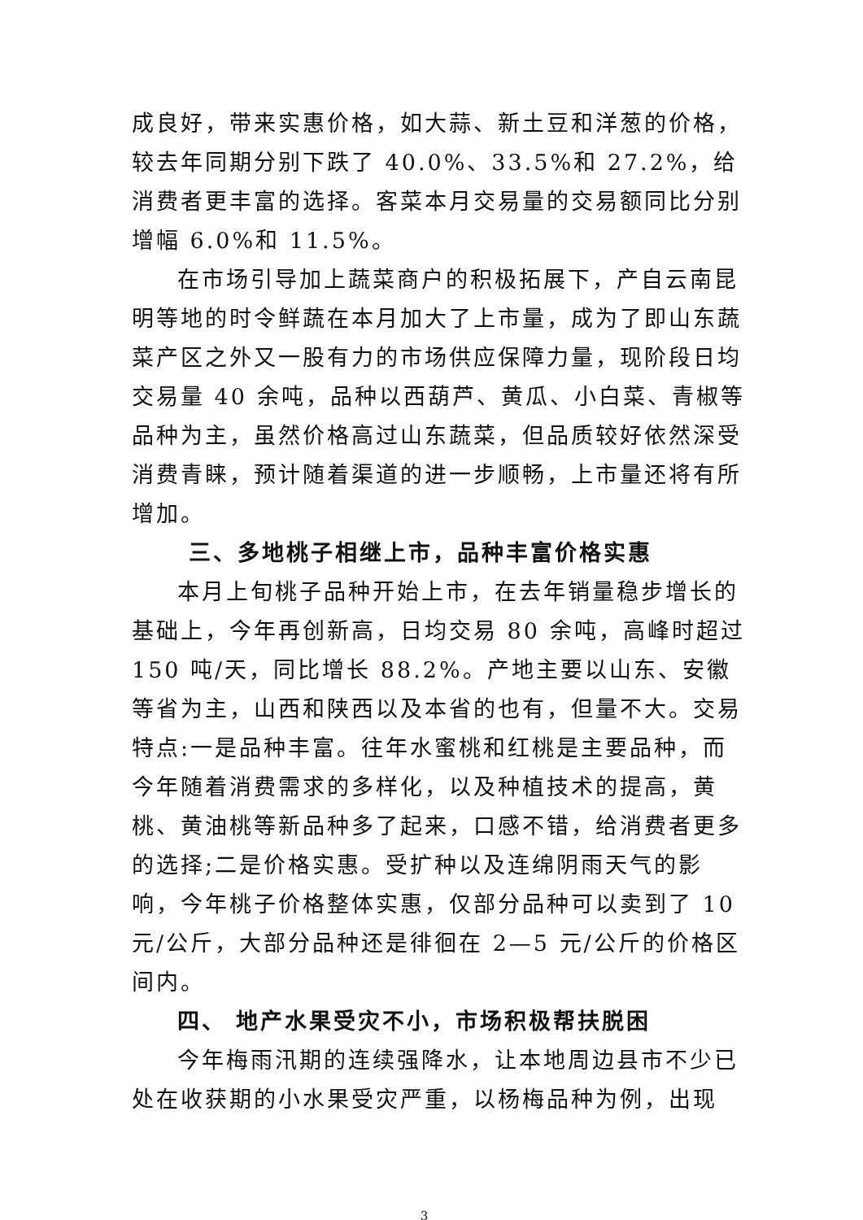成良好，带来实惠价格，如大蒜、新土豆和洋葱的价格，较去年同期分别下跌了 40.0%、33.5%和 27.2%，给消费者更丰富的选择。客菜本月交易量的交易额同比分别增幅 6.0%和 11.5%。
在市场引导加上蔬菜商户的积极拓展下，产自云南昆明等地的时令鲜蔬在本月加大了上市量，成为了即山东蔬菜产区之外又一股有力的市场供应保障力量，现阶段日均交易量 40 余吨，品种以西葫芦、黄瓜、小白菜、青椒等品种为主，虽然价格高过山东蔬菜，但品质较好依然深受消费青睐，预计随着渠道的进一步顺畅，上市量还将有所增加。
三、多地桃子相继上市，品种丰富价格实惠
本月上旬桃子品种开始上市，在去年销量稳步增长的基础上，今年再创新高，日均交易 80 余吨，高峰时超过 150 吨/天，同比增长 88.2%。产地主要以山东、安徽等省为主，山西和陕西以及本省的也有，但量不大。交易特点:一是品种丰富。往年水蜜桃和红桃是主要品种，而今年随着消费需求的多样化，以及种植技术的提高，黄桃、黄油桃等新品种多了起来，口感不错，给消费者更多的选择;二是价格实惠。受扩种以及连绵阴雨天气的影响，今年桃子价格整体实惠，仅部分品种可以卖到了 10 元/公斤，大部分品种还是徘徊在 2—5 元/公斤的价格区间内。
四、 地产水果受灾不小，市场积极帮扶脱困
今年梅雨汛期的连续强降水，让本地周边县市不少已处在收获期的小水果受灾严重，以杨梅品种为例，出现
3